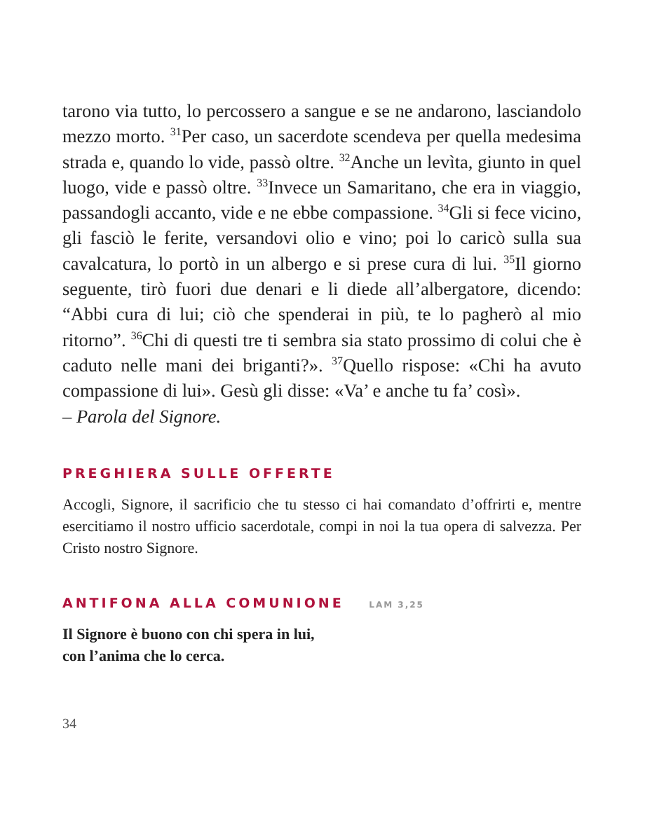tarono via tutto, lo percossero a sangue e se ne andarono, lasciandolo mezzo morto. <sup>31</sup>Per caso, un sacerdote scendeva per quella medesima strada e, quando lo vide, passò oltre. <sup>32</sup>Anche un levìta, giunto in quel luogo, vide e passò oltre. <sup>33</sup>Invece un Samaritano, che era in viaggio, passandogli accanto, vide e ne ebbe compassione. <sup>34</sup>Gli si fece vicino, gli fasciò le ferite, versandovi olio e vino; poi lo caricò sulla sua cavalcatura, lo portò in un albergo e si prese cura di lui. <sup>35</sup>Il giorno seguente, tirò fuori due denari e li diede all’albergatore, dicendo: “Abbi cura di lui; ciò che spenderai in più, te lo pagherò al mio ritorno”. <sup>36</sup>Chi di questi tre ti sembra sia stato prossimo di colui che è caduto nelle mani dei briganti?». <sup>37</sup>Quello rispose: «Chi ha avuto compassione di lui». Gesù gli disse: «Va’ e anche tu fa’ così».
– Parola del Signore.
PREGHIERA SULLE OFFERTE
Accogli, Signore, il sacrificio che tu stesso ci hai comandato d’offrirti e, mentre esercitiamo il nostro ufficio sacerdotale, compi in noi la tua opera di salvezza. Per Cristo nostro Signore.
ANTIFONA ALLA COMUNIONE LAM 3,25
Il Signore è buono con chi spera in lui,
con l’anima che lo cerca.
34